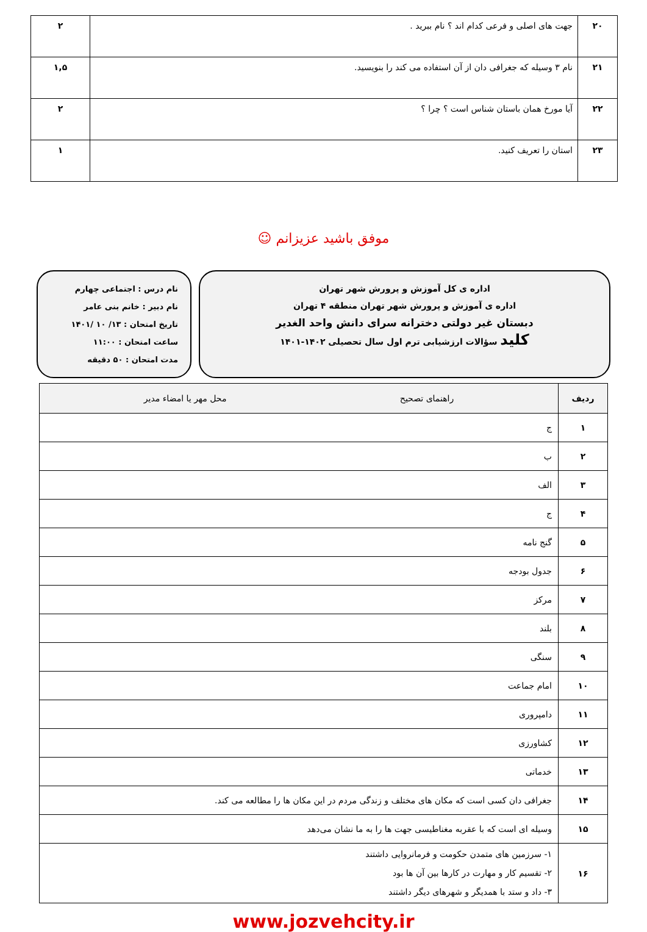| ۲۰ | جهت های اصلی و فرعی کدام اند ؟ نام ببرید . | ۲ |
| ۲۱ | نام ۳ وسیله که جغرافی دان از آن استفاده می کند را بنویسید. | ۱,۵ |
| ۲۲ | آیا مورخ همان باستان شناس است ؟ چرا ؟ | ۲ |
| ۲۳ | استان را تعریف کنید. | ۱ |
موفق باشید عزیزانم ☺
اداره ی کل آموزش و پرورش شهر تهران
اداره ی آموزش و پرورش شهر تهران منطقه ۴ تهران
دبستان غیر دولتی دخترانه سرای دانش واحد الغدیر
کلید سؤالات ارزشیابی ترم اول سال تحصیلی ۱۴۰۲-۱۴۰۱
نام درس : اجتماعی چهارم
نام دبیر : خانم بنی عامر
تاریخ امتحان : ۱۳/ ۱۰ /۱۴۰۱
ساعت امتحان : ۱۱:۰۰
مدت امتحان : ۵۰ دقیقه
| ردیف | راهنمای تصحیح محل مهر یا امضاء مدیر |
| --- | --- |
| ۱ | ج |
| ۲ | ب |
| ۳ | الف |
| ۴ | ج |
| ۵ | گنج نامه |
| ۶ | جدول بودجه |
| ۷ | مرکز |
| ۸ | بلند |
| ۹ | سنگی |
| ۱۰ | امام جماعت |
| ۱۱ | دامپروری |
| ۱۲ | کشاورزی |
| ۱۳ | خدماتی |
| ۱۴ | جغرافی دان کسی است که مکان های مختلف و زندگی مردم در این مکان ها را مطالعه می کند. |
| ۱۵ | وسیله ای است که با عقربه مغناطیسی جهت ها را به ما نشان می‌دهد |
| ۱۶ | ۱- سرزمین های متمدن حکومت و فرمانروایی داشتند ۲- تقسیم کار و مهارت در کارها بین آن ها بود ۳- داد و ستد با همدیگر و شهرهای دیگر داشتند |
www.jozvehcity.ir